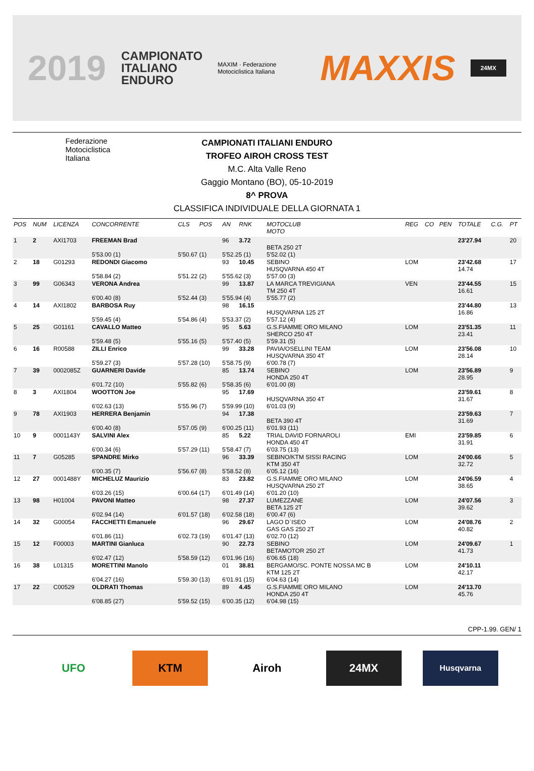2019 CAMPIONATO
ITALIANO
ENDURO MAXIM · Federazione Motociclistica Italiana MAXXIS 24MX
Federazione Motociclistica Italiana
CAMPIONATI ITALIANI ENDURO
TROFEO AIROH CROSS TEST
M.C. Alta Valle Reno
Gaggio Montano (BO), 05-10-2019
8^ PROVA
CLASSIFICA INDIVIDUALE DELLA GIORNATA 1
| POS | NUM | LICENZA | CONCORRENTE | CLS | POS | AN | RNK | MOTOCLUB MOTO | REG | CO | PEN | TOTALE | C.G. | PT |
| --- | --- | --- | --- | --- | --- | --- | --- | --- | --- | --- | --- | --- | --- | --- |
| 1 | 2 | AXI1703 | FREEMAN Brad | | | 96 | 3.72 | BETA 250 2T | | | | 23'27.94 | | 20 |
| | | | 5'53.00 (1) | 5'50.67 (1) | | 5'52.25 (1) | | 5'52.02 (1) | | | | | | |
| 2 | 18 | G01293 | REDONDI Giacomo | | | 93 | 10.45 | SEBINO HUSQVARNA 450 4T | LOM | | | 23'42.68 14.74 | | 17 |
| | | | 5'58.84 (2) | 5'51.22 (2) | | 5'55.62 (3) | | 5'57.00 (3) | | | | | | |
| 3 | 99 | G06343 | VERONA Andrea | | | 99 | 13.87 | LA MARCA TREVIGIANA TM 250 4T | VEN | | | 23'44.55 16.61 | | 15 |
| | | | 6'00.40 (8) | 5'52.44 (3) | | 5'55.94 (4) | | 5'55.77 (2) | | | | | | |
| 4 | 14 | AXI1802 | BARBOSA Ruy | | | 98 | 16.15 | HUSQVARNA 125 2T | | | | 23'44.80 16.86 | | 13 |
| | | | 5'59.45 (4) | 5'54.86 (4) | | 5'53.37 (2) | | 5'57.12 (4) | | | | | | |
| 5 | 25 | G01161 | CAVALLO Matteo | | | 95 | 5.63 | G.S.FIAMME ORO MILANO SHERCO 250 4T | LOM | | | 23'51.35 23.41 | | 11 |
| | | | 5'59.48 (5) | 5'55.16 (5) | | 5'57.40 (5) | | 5'59.31 (5) | | | | | | |
| 6 | 16 | R00588 | ZILLI Enrico | | | 99 | 33.28 | PAVIA/OSELLINI TEAM HUSQVARNA 350 4T | LOM | | | 23'56.08 28.14 | | 10 |
| | | | 5'59.27 (3) | 5'57.28 (10) | | 5'58.75 (9) | | 6'00.78 (7) | | | | | | |
| 7 | 39 | 0002085Z | GUARNERI Davide | | | 85 | 13.74 | SEBINO HONDA 250 4T | LOM | | | 23'56.89 28.95 | | 9 |
| | | | 6'01.72 (10) | 5'55.82 (6) | | 5'58.35 (6) | | 6'01.00 (8) | | | | | | |
| 8 | 3 | AXI1804 | WOOTTON Joe | | | 95 | 17.69 | HUSQVARNA 350 4T | | | | 23'59.61 31.67 | | 8 |
| | | | 6'02.63 (13) | 5'55.96 (7) | | 5'59.99 (10) | | 6'01.03 (9) | | | | | | |
| 9 | 78 | AXI1903 | HERRERA Benjamin | | | 94 | 17.38 | BETA 390 4T | | | | 23'59.63 31.69 | | 7 |
| | | | 6'00.40 (8) | 5'57.05 (9) | | 6'00.25 (11) | | 6'01.93 (11) | | | | | | |
| 10 | 9 | 0001143Y | SALVINI Alex | | | 85 | 5.22 | TRIAL DAVID FORNAROLI HONDA 450 4T | EMI | | | 23'59.85 31.91 | | 6 |
| | | | 6'00.34 (6) | 5'57.29 (11) | | 5'58.47 (7) | | 6'03.75 (13) | | | | | | |
| 11 | 7 | G05285 | SPANDRE Mirko | | | 96 | 33.39 | SEBINO/KTM SISSI RACING KTM 350 4T | LOM | | | 24'00.66 32.72 | | 5 |
| | | | 6'00.35 (7) | 5'56.67 (8) | | 5'58.52 (8) | | 6'05.12 (16) | | | | | | |
| 12 | 27 | 0001488Y | MICHELUZ Maurizio | | | 83 | 23.82 | G.S.FIAMME ORO MILANO HUSQVARNA 250 2T | LOM | | | 24'06.59 38.65 | | 4 |
| | | | 6'03.26 (15) | 6'00.64 (17) | | 6'01.49 (14) | | 6'01.20 (10) | | | | | | |
| 13 | 98 | H01004 | PAVONI Matteo | | | 98 | 27.37 | LUMEZZANE BETA 125 2T | LOM | | | 24'07.56 39.62 | | 3 |
| | | | 6'02.94 (14) | 6'01.57 (18) | | 6'02.58 (18) | | 6'00.47 (6) | | | | | | |
| 14 | 32 | G00054 | FACCHETTI Emanuele | | | 96 | 29.67 | LAGO D`ISEO GAS GAS 250 2T | LOM | | | 24'08.76 40.82 | | 2 |
| | | | 6'01.86 (11) | 6'02.73 (19) | | 6'01.47 (13) | | 6'02.70 (12) | | | | | | |
| 15 | 12 | F00003 | MARTINI Gianluca | | | 90 | 22.73 | SEBINO BETAMOTOR 250 2T | LOM | | | 24'09.67 41.73 | | 1 |
| | | | 6'02.47 (12) | 5'58.59 (12) | | 6'01.96 (16) | | 6'06.65 (18) | | | | | | |
| 16 | 38 | L01315 | MORETTINI Manolo | | | 01 | 38.81 | BERGAMO/SC. PONTE NOSSA MC B KTM 125 2T | LOM | | | 24'10.11 42.17 | | |
| | | | 6'04.27 (16) | 5'59.30 (13) | | 6'01.91 (15) | | 6'04.63 (14) | | | | | | |
| 17 | 22 | C00529 | OLDRATI Thomas | | | 89 | 4.45 | G.S.FIAMME ORO MILANO HONDA 250 4T | LOM | | | 24'13.70 45.76 | | |
| | | | 6'08.85 (27) | 5'59.52 (15) | | 6'00.35 (12) | | 6'04.98 (15) | | | | | | |
CPP-1.99. GEN/ 1
UFO KTM Airoh 24MX
Husqvarna